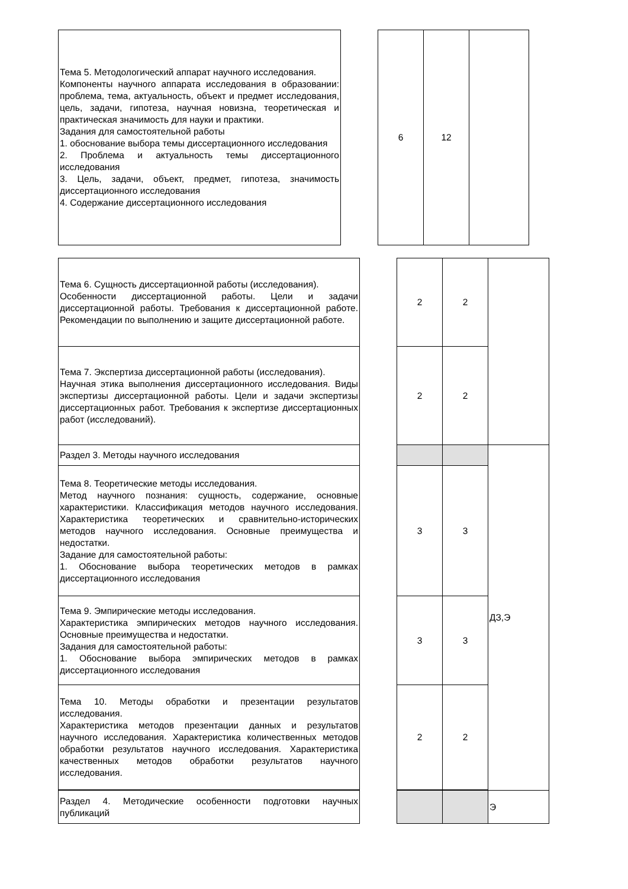| Тема 5. Методологический аппарат научного исследования. Компоненты научного аппарата исследования в образовании: проблема, тема, актуальность, объект и предмет исследования, цель, задачи, гипотеза, научная новизна, теоретическая и практическая значимость для науки и практики. Задания для самостоятельной работы 1. обоснование выбора темы диссертационного исследования 2. Проблема и актуальность темы диссертационного исследования 3. Цель, задачи, объект, предмет, гипотеза, значимость диссертационного исследования 4. Содержание диссертационного исследования | | 6 | 12 | |
| Тема 6. Сущность диссертационной работы (исследования). Особенности диссертационной работы. Цели и задачи диссертационной работы. Требования к диссертационной работе. Рекомендации по выполнению и защите диссертационной работе. | | 2 | 2 | |
| Тема 7. Экспертиза диссертационной работы (исследования). Научная этика выполнения диссертационного исследования. Виды экспертизы диссертационной работы. Цели и задачи экспертизы диссертационных работ. Требования к экспертизе диссертационных работ (исследований). | | 2 | 2 | |
| Раздел 3. Методы научного исследования | | | | ДЗ,Э |
| Тема 8. Теоретические методы исследования. Метод научного познания: сущность, содержание, основные характеристики. Классификация методов научного исследования. Характеристика теоретических и сравнительно-исторических методов научного исследования. Основные преимущества и недостатки. Задание для самостоятельной работы: 1. Обоснование выбора теоретических методов в рамках диссертационного исследования | | 3 | 3 | |
| Тема 9. Эмпирические методы исследования. Характеристика эмпирических методов научного исследования. Основные преимущества и недостатки. Задания для самостоятельной работы: 1. Обоснование выбора эмпирических методов в рамках диссертационного исследования | | 3 | 3 | |
| Тема 10. Методы обработки и презентации результатов исследования. Характеристика методов презентации данных и результатов научного исследования. Характеристика количественных методов обработки результатов научного исследования. Характеристика качественных методов обработки результатов научного исследования. | | 2 | 2 | |
| Раздел 4. Методические особенности подготовки научных публикаций | | | | Э |